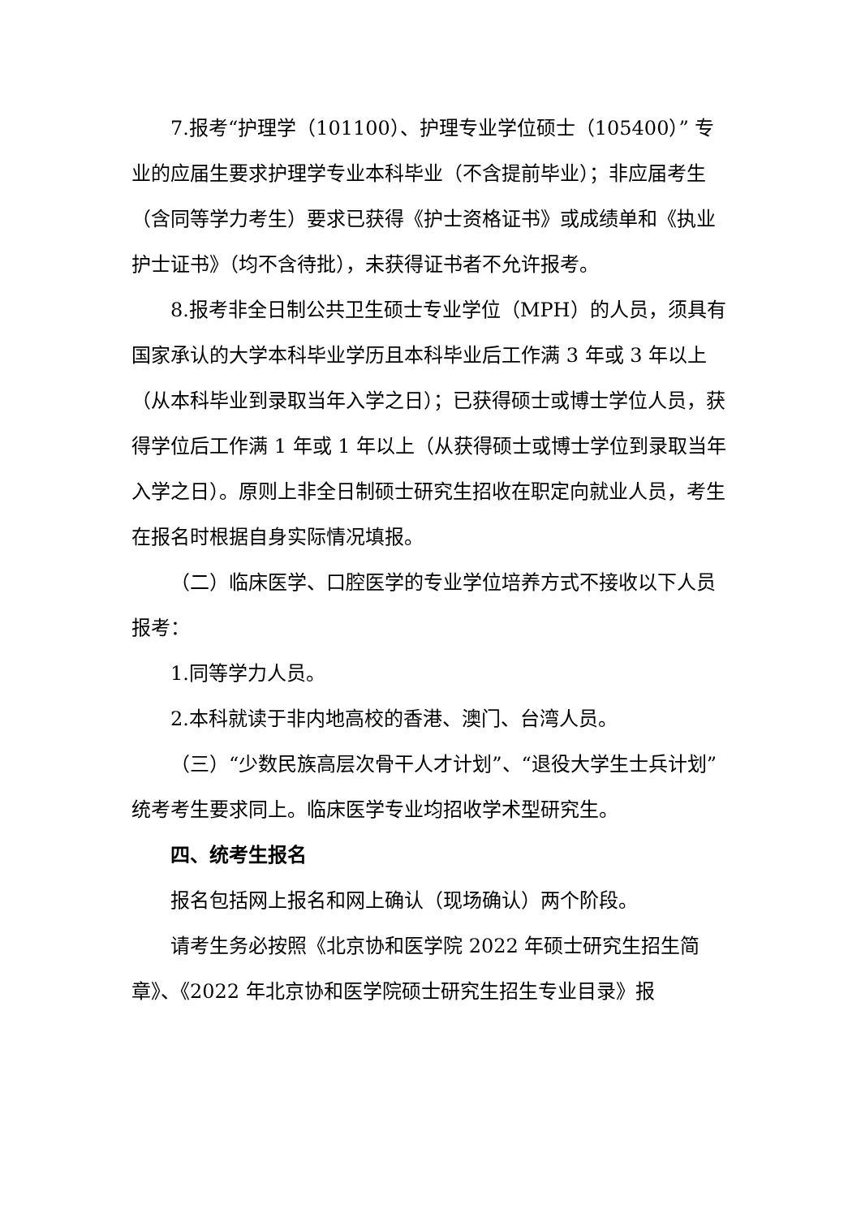7.报考“护理学（101100）、护理专业学位硕士（105400）” 专业的应届生要求护理学专业本科毕业（不含提前毕业）；非应届考生（含同等学力考生）要求已获得《护士资格证书》或成绩单和《执业护士证书》（均不含待批），未获得证书者不允许报考。
8.报考非全日制公共卫生硕士专业学位（MPH）的人员，须具有国家承认的大学本科毕业学历且本科毕业后工作满 3 年或 3 年以上（从本科毕业到录取当年入学之日）；已获得硕士或博士学位人员，获得学位后工作满 1 年或 1 年以上（从获得硕士或博士学位到录取当年入学之日）。原则上非全日制硕士研究生招收在职定向就业人员，考生在报名时根据自身实际情况填报。
（二）临床医学、口腔医学的专业学位培养方式不接收以下人员报考：
1.同等学力人员。
2.本科就读于非内地高校的香港、澳门、台湾人员。
（三）“少数民族高层次骨干人才计划”、“退役大学生士兵计划”统考考生要求同上。临床医学专业均招收学术型研究生。
四、统考生报名
报名包括网上报名和网上确认（现场确认）两个阶段。
请考生务必按照《北京协和医学院 2022 年硕士研究生招生简章》、《2022 年北京协和医学院硕士研究生招生专业目录》报